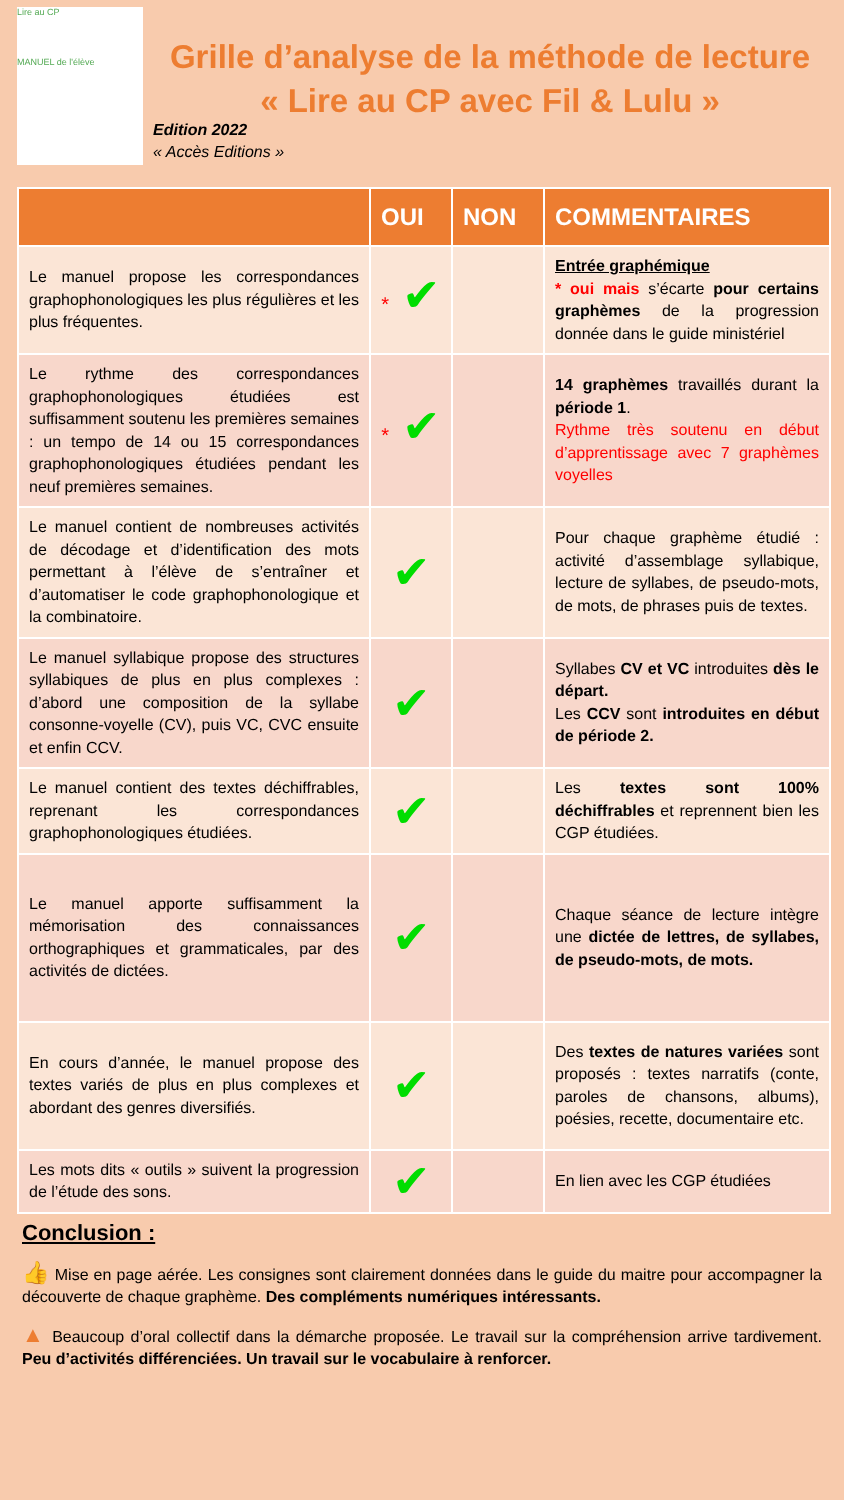Lire au CP
MANUEL de l'élève
Grille d’analyse de la méthode de lecture
« Lire au CP avec Fil & Lulu »
Edition 2022
« Accès Editions »
| | OUI | NON | COMMENTAIRES |
| --- | --- | --- | --- |
| Le manuel propose les correspondances graphophonologiques les plus régulières et les plus fréquentes. | * ✔ | | Entrée graphémique * oui mais s’écarte pour certains graphèmes de la progression donnée dans le guide ministériel |
| Le rythme des correspondances graphophonologiques étudiées est suffisamment soutenu les premières semaines : un tempo de 14 ou 15 correspondances graphophonologiques étudiées pendant les neuf premières semaines. | * ✔ | | 14 graphèmes travaillés durant la période 1 . Rythme très soutenu en début d’apprentissage avec 7 graphèmes voyelles |
| Le manuel contient de nombreuses activités de décodage et d’identification des mots permettant à l’élève de s’entraîner et d’automatiser le code graphophonologique et la combinatoire. | ✔ | | Pour chaque graphème étudié : activité d’assemblage syllabique, lecture de syllabes, de pseudo-mots, de mots, de phrases puis de textes. |
| Le manuel syllabique propose des structures syllabiques de plus en plus complexes : d’abord une composition de la syllabe consonne-voyelle (CV), puis VC, CVC ensuite et enfin CCV. | ✔ | | Syllabes CV et VC introduites dès le départ. Les CCV sont introduites en début de période 2. |
| Le manuel contient des textes déchiffrables, reprenant les correspondances graphophonologiques étudiées. | ✔ | | Les textes sont 100% déchiffrables et reprennent bien les CGP étudiées. |
| Le manuel apporte suffisamment la mémorisation des connaissances orthographiques et grammaticales, par des activités de dictées. | ✔ | | Chaque séance de lecture intègre une dictée de lettres, de syllabes, de pseudo-mots, de mots. |
| En cours d’année, le manuel propose des textes variés de plus en plus complexes et abordant des genres diversifiés. | ✔ | | Des textes de natures variées sont proposés : textes narratifs (conte, paroles de chansons, albums), poésies, recette, documentaire etc. |
| Les mots dits « outils » suivent la progression de l’étude des sons. | ✔ | | En lien avec les CGP étudiées |
Conclusion :
👍 Mise en page aérée. Les consignes sont clairement données dans le guide du maitre pour accompagner la découverte de chaque graphème. Des compléments numériques intéressants.
▲ Beaucoup d’oral collectif dans la démarche proposée. Le travail sur la compréhension arrive tardivement. Peu d’activités différenciées. Un travail sur le vocabulaire à renforcer.